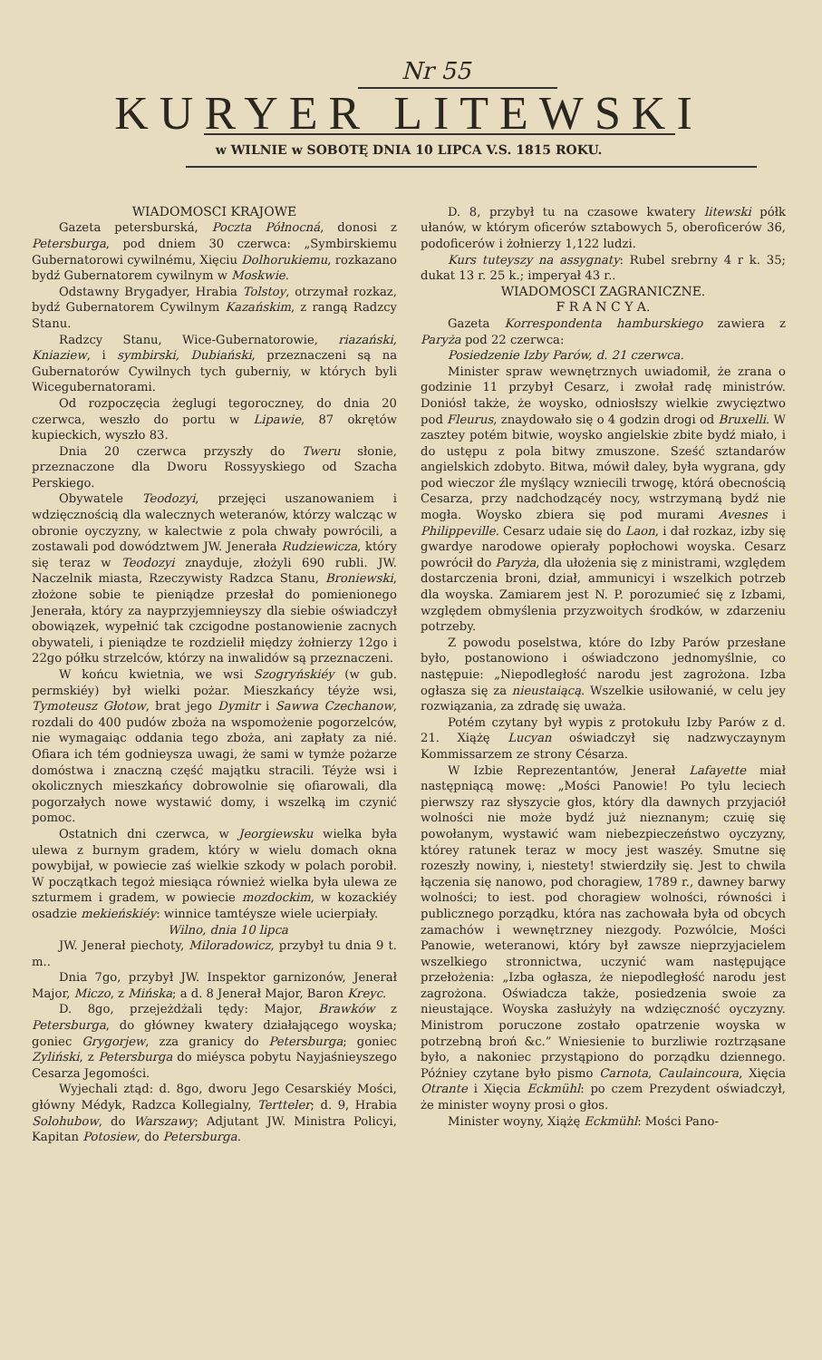Nr 55
KURYER LITEWSKI
w WILNIE w SOBOTĘ DNIA 10 LIPCA V.S. 1815 ROKU.
WIADOMOSCI KRAJOWE
Gazeta petersburská, Poczta Północná, donosi z Petersburga, pod dniem 30 czerwca: „Symbirskiemu Gubernatorowi cywilnému, Xięciu Dolhorukiemu, rozkazano bydź Gubernatorem cywilnym w Moskwie.
Odstawny Brygadyer, Hrabia Tolstoy, otrzymał rozkaz, bydź Gubernatorem Cywilnym Kazańskim, z rangą Radzcy Stanu.
Radzcy Stanu, Wice-Gubernatorowie, riazański, Kniaziew, i symbirski, Dubiański, przeznaczeni są na Gubernatorów Cywilnych tych guberniy, w których byli Wicegubernatorami.
Od rozpoczęcia żeglugi tegoroczney, do dnia 20 czerwca, weszło do portu w Lipawie, 87 okrętów kupieckich, wyszło 83.
Dnia 20 czerwca przyszły do Tweru słonie, przeznaczone dla Dworu Rossyyskiego od Szacha Perskiego.
Obywatele Teodozyi, przejęci uszanowaniem i wdzięcznością dla walecznych weteranów, którzy walcząc w obronie oyczyzny, w kalectwie z pola chwały powrócili, a zostawali pod dowództwem JW. Jenerała Rudziewicza, który się teraz w Teodozyi znayduje, złożyli 690 rubli. JW. Naczelnik miasta, Rzeczywisty Radzca Stanu, Broniewski, złożone sobie te pieniądze przesłał do pomienionego Jenerała, który za nayprzyjemnieyszy dla siebie oświadczył obowiązek, wypełnić tak czcigodne postanowienie zacnych obywateli, i pieniądze te rozdzielił między żołnierzy 12go i 22go półku strzelców, którzy na inwalidów są przeznaczeni.
W końcu kwietnia, we wsi Szogryńskiéy (w gub. permskiéy) był wielki pożar. Mieszkańcy téyże wsi, Tymoteusz Głotow, brat jego Dymitr i Sawwa Czechanow, rozdali do 400 pudów zboża na wspomożenie pogorzelców, nie wymagaiąc oddania tego zboża, ani zapłaty za nié. Ofiara ich tém godnieysza uwagi, że sami w tymże pożarze domóstwa i znaczną część majątku stracili. Téyże wsi i okolicznych mieszkańcy dobrowolnie się ofiarowali, dla pogorzałych nowe wystawić domy, i wszelką im czynić pomoc.
Ostatnich dni czerwca, w Jeorgiewsku wielka była ulewa z burnym gradem, który w wielu domach okna powybijał, w powiecie zaś wielkie szkody w polach porobił. W początkach tegoż miesiąca również wielka była ulewa ze szturmem i gradem, w powiecie mozdockim, w kozackiéy osadzie mekieńskiéy: winnice tamtéysze wiele ucierpiały.
Wilno, dnia 10 lipca
JW. Jenerał piechoty, Miloradowicz, przybył tu dnia 9 t. m..
Dnia 7go, przybył JW. Inspektor garnizonów, Jenerał Major, Miczo, z Mińska; a d. 8 Jenerał Major, Baron Kreyc.
D. 8go, przejeżdżali tędy: Major, Brawków z Petersburga, do główney kwatery działającego woyska; goniec Grygorjew, zza granicy do Petersburga; goniec Zyliński, z Petersburga do miéysca pobytu Nayjaśnieyszego Cesarza Jegomości.
Wyjechali ztąd: d. 8go, dworu Jego Cesarskiéy Mości, główny Médyk, Radzca Kollegialny, Tertteler; d. 9, Hrabia Solohubow, do Warszawy; Adjutant JW. Ministra Policyi, Kapitan Potosiew, do Petersburga.
D. 8, przybył tu na czasowe kwatery litewski półk ułanów, w którym oficerów sztabowych 5, oberoficerów 36, podoficerów i żołnierzy 1,122 ludzi.
Kurs tuteyszy na assygnaty: Rubel srebrny 4 r k. 35; dukat 13 r. 25 k.; imperyał 43 r..
WIADOMOSCI ZAGRANICZNE.
F R A N C Y A.
Gazeta Korrespondenta hamburskiego zawiera z Paryża pod 22 czerwca:
Posiedzenie Izby Parów, d. 21 czerwca.
Minister spraw wewnętrznych uwiadomił, że zrana o godzinie 11 przybył Cesarz, i zwołał radę ministrów. Doniósł także, że woysko, odniosłszy wielkie zwycięztwo pod Fleurus, znaydowało się o 4 godzin drogi od Bruxelli. W zasztey potém bitwie, woysko angielskie zbite bydź miało, i do ustępu z pola bitwy zmuszone. Sześć sztandarów angielskich zdobyto. Bitwa, mówił daley, była wygrana, gdy pod wieczor źle myślący wzniecili trwogę, którá obecnością Cesarza, przy nadchodzącéy nocy, wstrzymaną bydź nie mogła. Woysko zbiera się pod murami Avesnes i Philippeville. Cesarz udaie się do Laon, i dał rozkaz, izby się gwardye narodowe opierały popłochowi woyska. Cesarz powrócił do Paryża, dla ułożenia się z ministrami, względem dostarczenia broni, dział, ammunicyi i wszelkich potrzeb dla woyska. Zamiarem jest N. P. porozumieć się z Izbami, względem obmyślenia przyzwoitych środków, w zdarzeniu potrzeby.
Z powodu poselstwa, które do Izby Parów przesłane było, postanowiono i oświadczono jednomyślnie, co następuie: „Niepodległość narodu jest zagrożona. Izba ogłasza się za nieustaiącą. Wszelkie usiłowanié, w celu jey rozwiązania, za zdradę się uważa.
Potém czytany był wypis z protokułu Izby Parów z d. 21. Xiążę Lucyan oświadczył się nadzwyczaynym Kommissarzem ze strony Césarza.
W Izbie Reprezentantów, Jenerał Lafayette miał następniącą mowę: „Mości Panowie! Po tylu leciech pierwszy raz słyszycie głos, który dla dawnych przyjaciół wolności nie może bydź już nieznanym; czuię się powołanym, wystawić wam niebezpieczeństwo oyczyzny, którey ratunek teraz w mocy jest waszéy. Smutne się rozeszły nowiny, i, niestety! stwierdziły się. Jest to chwila łączenia się nanowo, pod choragiew, 1789 r., dawney barwy wolności; to iest. pod choragiew wolności, równości i publicznego porządku, która nas zachowała była od obcych zamachów i wewnętrzney niezgody. Pozwólcie, Mości Panowie, weteranowi, który był zawsze nieprzyjacielem wszelkiego stronnictwa, uczynić wam następujące przełożenia: „Izba ogłasza, że niepodległość narodu jest zagrożona. Oświadcza także, posiedzenia swoie za nieustające. Woyska zasłużyły na wdzięczność oyczyzny. Ministrom poruczone zostało opatrzenie woyska w potrzebną broń &c.” Wniesienie to burzliwie roztrząsane było, a nakoniec przystąpiono do porządku dziennego. Późniey czytane było pismo Carnota, Caulaincoura, Xięcia Otrante i Xięcia Eckmühl: po czem Prezydent oświadczył, że minister woyny prosi o głos.
Minister woyny, Xiążę Eckmühl: Mości Pano-